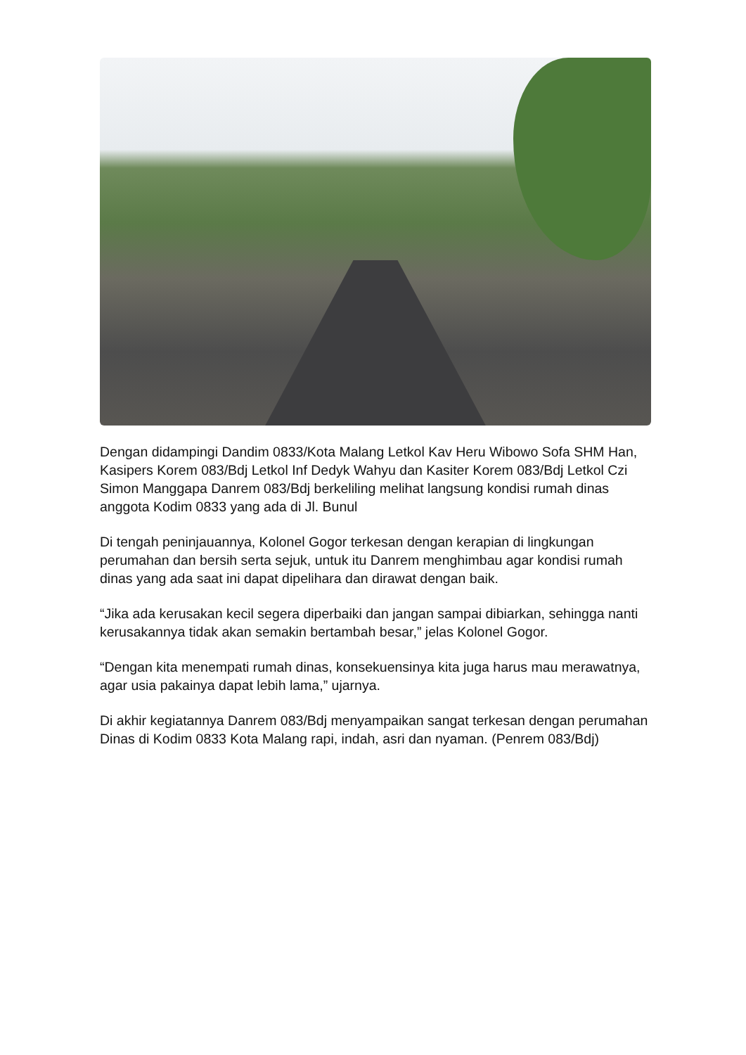Dengan didampingi Dandim 0833/Kota Malang Letkol Kav Heru Wibowo Sofa SHM Han, Kasipers Korem 083/Bdj Letkol Inf Dedyk Wahyu dan Kasiter Korem 083/Bdj Letkol Czi Simon Manggapa Danrem 083/Bdj berkeliling melihat langsung kondisi rumah dinas anggota Kodim 0833 yang ada di Jl. Bunul
Di tengah peninjauannya, Kolonel Gogor terkesan dengan kerapian di lingkungan perumahan dan bersih serta sejuk, untuk itu Danrem menghimbau agar kondisi rumah dinas yang ada saat ini dapat dipelihara dan dirawat dengan baik.
“Jika ada kerusakan kecil segera diperbaiki dan jangan sampai dibiarkan, sehingga nanti kerusakannya tidak akan semakin bertambah besar,” jelas Kolonel Gogor.
“Dengan kita menempati rumah dinas, konsekuensinya kita juga harus mau merawatnya, agar usia pakainya dapat lebih lama,” ujarnya.
Di akhir kegiatannya Danrem 083/Bdj menyampaikan sangat terkesan dengan perumahan Dinas di Kodim 0833 Kota Malang rapi, indah, asri dan nyaman. (Penrem 083/Bdj)